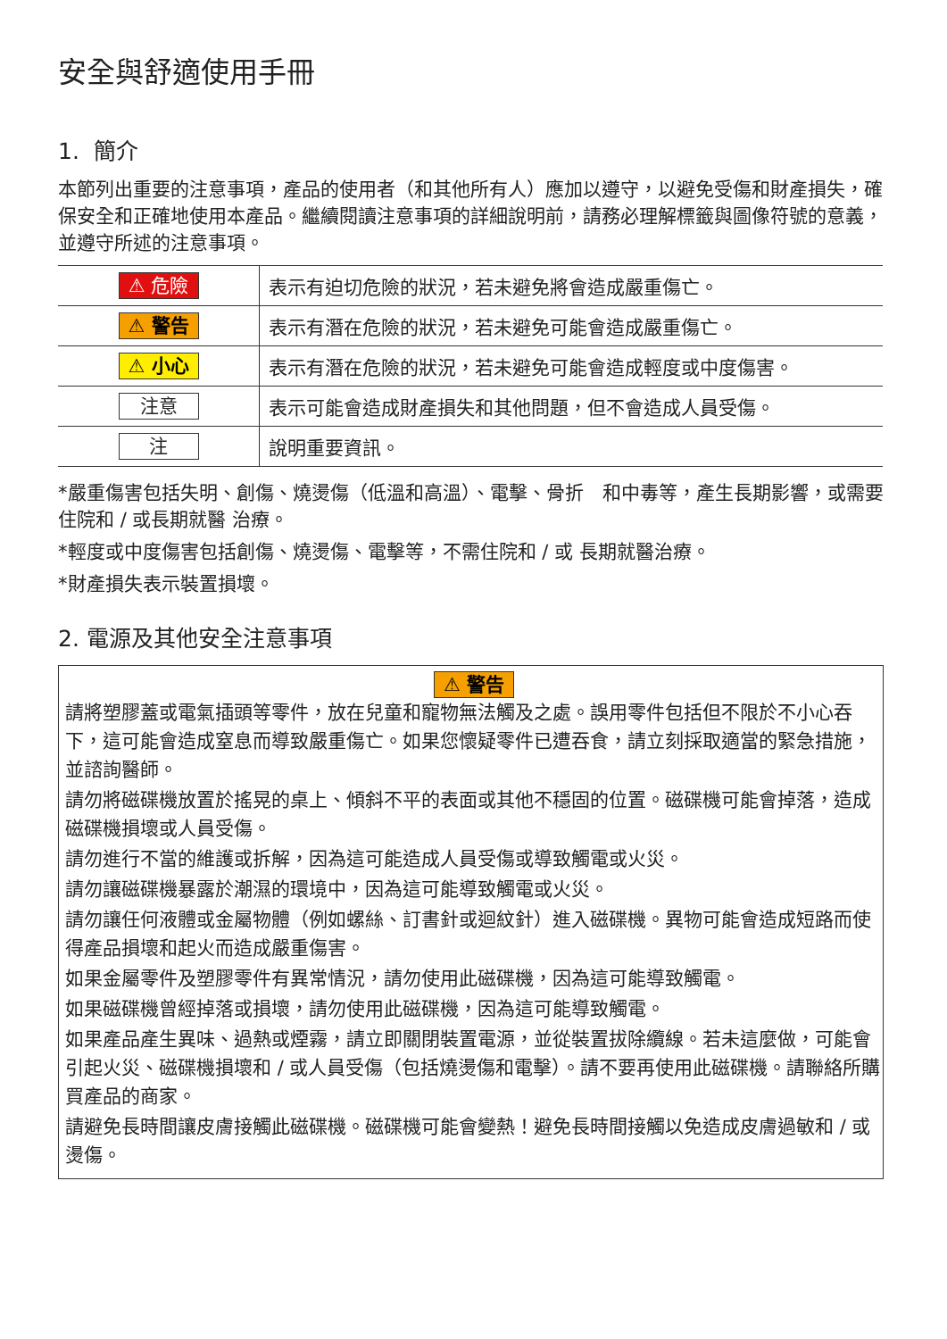安全與舒適使用手冊
1. 簡介
本節列出重要的注意事項，產品的使用者（和其他所有人）應加以遵守，以避免受傷和財產損失，確保安全和正確地使用本產品。繼續閱讀注意事項的詳細說明前，請務必理解標籤與圖像符號的意義，並遵守所述的注意事項。
| ⚠ 危險 | 表示有迫切危險的狀況，若未避免將會造成嚴重傷亡。 |
| ⚠ 警告 | 表示有潛在危險的狀況，若未避免可能會造成嚴重傷亡。 |
| ⚠ 小心 | 表示有潛在危險的狀況，若未避免可能會造成輕度或中度傷害。 |
| 注意 | 表示可能會造成財產損失和其他問題，但不會造成人員受傷。 |
| 注 | 說明重要資訊。 |
*嚴重傷害包括失明、創傷、燒燙傷（低溫和高溫）、電擊、骨折　和中毒等，產生長期影響，或需要住院和 / 或長期就醫 治療。
*輕度或中度傷害包括創傷、燒燙傷、電擊等，不需住院和 / 或 長期就醫治療。
*財產損失表示裝置損壞。
2. 電源及其他安全注意事項
⚠ 警告
請將塑膠蓋或電氣插頭等零件，放在兒童和寵物無法觸及之處。誤用零件包括但不限於不小心吞下，這可能會造成窒息而導致嚴重傷亡。如果您懷疑零件已遭吞食，請立刻採取適當的緊急措施，並諮詢醫師。
請勿將磁碟機放置於搖晃的桌上、傾斜不平的表面或其他不穩固的位置。磁碟機可能會掉落，造成磁碟機損壞或人員受傷。
請勿進行不當的維護或拆解，因為這可能造成人員受傷或導致觸電或火災。
請勿讓磁碟機暴露於潮濕的環境中，因為這可能導致觸電或火災。
請勿讓任何液體或金屬物體（例如螺絲、訂書針或迴紋針）進入磁碟機。異物可能會造成短路而使得產品損壞和起火而造成嚴重傷害。
如果金屬零件及塑膠零件有異常情況，請勿使用此磁碟機，因為這可能導致觸電。
如果磁碟機曾經掉落或損壞，請勿使用此磁碟機，因為這可能導致觸電。
如果產品產生異味、過熱或煙霧，請立即關閉裝置電源，並從裝置拔除纜線。若未這麼做，可能會引起火災、磁碟機損壞和 / 或人員受傷（包括燒燙傷和電擊）。請不要再使用此磁碟機。請聯絡所購買產品的商家。
請避免長時間讓皮膚接觸此磁碟機。磁碟機可能會變熱！避免長時間接觸以免造成皮膚過敏和 / 或燙傷。